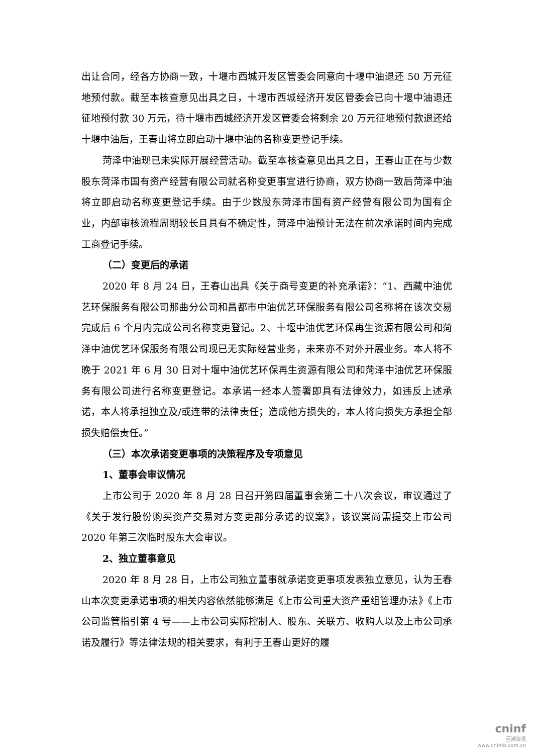出让合同，经各方协商一致，十堰市西城开发区管委会同意向十堰中油退还 50 万元征地预付款。截至本核查意见出具之日，十堰市西城经济开发区管委会已向十堰中油退还征地预付款 30 万元，待十堰市西城经济开发区管委会将剩余 20 万元征地预付款退还给十堰中油后，王春山将立即启动十堰中油的名称变更登记手续。
菏泽中油现已未实际开展经营活动。截至本核查意见出具之日，王春山正在与少数股东菏泽市国有资产经营有限公司就名称变更事宜进行协商，双方协商一致后菏泽中油将立即启动名称变更登记手续。由于少数股东菏泽市国有资产经营有限公司为国有企业，内部审核流程周期较长且具有不确定性，菏泽中油预计无法在前次承诺时间内完成工商登记手续。
（二）变更后的承诺
2020 年 8 月 24 日，王春山出具《关于商号变更的补充承诺》：“1、西藏中油优艺环保服务有限公司那曲分公司和昌都市中油优艺环保服务有限公司名称将在该次交易完成后 6 个月内完成公司名称变更登记。2、十堰中油优艺环保再生资源有限公司和菏泽中油优艺环保服务有限公司现已无实际经营业务，未来亦不对外开展业务。本人将不晚于 2021 年 6 月 30 日对十堰中油优艺环保再生资源有限公司和菏泽中油优艺环保服务有限公司进行名称变更登记。本承诺一经本人签署即具有法律效力，如违反上述承诺，本人将承担独立及/或连带的法律责任；造成他方损失的，本人将向损失方承担全部损失赔偿责任。”
（三）本次承诺变更事项的决策程序及专项意见
1、董事会审议情况
上市公司于 2020 年 8 月 28 日召开第四届董事会第二十八次会议，审议通过了《关于发行股份购买资产交易对方变更部分承诺的议案》，该议案尚需提交上市公司 2020 年第三次临时股东大会审议。
2、独立董事意见
2020 年 8 月 28 日，上市公司独立董事就承诺变更事项发表独立意见，认为王春山本次变更承诺事项的相关内容依然能够满足《上市公司重大资产重组管理办法》《上市公司监管指引第 4 号——上市公司实际控制人、股东、关联方、收购人以及上市公司承诺及履行》等法律法规的相关要求，有利于王春山更好的履
cninf
巨潮资讯
www.cninfo.com.cn